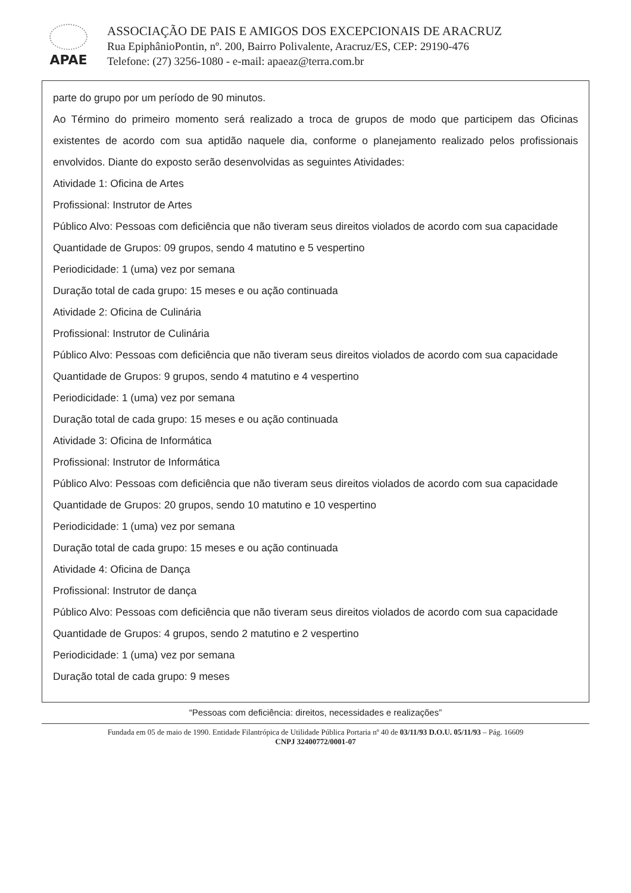APAE
ASSOCIAÇÃO DE PAIS E AMIGOS DOS EXCEPCIONAIS DE ARACRUZ
Rua EpiphânioPontin, nº. 200, Bairro Polivalente, Aracruz/ES, CEP: 29190-476
Telefone: (27) 3256-1080 - e-mail: apaeaz@terra.com.br
parte do grupo por um período de 90 minutos.
Ao Término do primeiro momento será realizado a troca de grupos de modo que participem das Oficinas existentes de acordo com sua aptidão naquele dia, conforme o planejamento realizado pelos profissionais envolvidos. Diante do exposto serão desenvolvidas as seguintes Atividades:
Atividade 1: Oficina de Artes
Profissional: Instrutor de Artes
Público Alvo: Pessoas com deficiência que não tiveram seus direitos violados de acordo com sua capacidade
Quantidade de Grupos: 09 grupos, sendo 4 matutino e 5 vespertino
Periodicidade: 1 (uma) vez por semana
Duração total de cada grupo: 15 meses e ou ação continuada
Atividade 2: Oficina de Culinária
Profissional: Instrutor de Culinária
Público Alvo: Pessoas com deficiência que não tiveram seus direitos violados de acordo com sua capacidade
Quantidade de Grupos: 9 grupos, sendo 4 matutino e 4 vespertino
Periodicidade: 1 (uma) vez por semana
Duração total de cada grupo: 15 meses e ou ação continuada
Atividade 3: Oficina de Informática
Profissional: Instrutor de Informática
Público Alvo: Pessoas com deficiência que não tiveram seus direitos violados de acordo com sua capacidade
Quantidade de Grupos: 20 grupos, sendo 10 matutino e 10 vespertino
Periodicidade: 1 (uma) vez por semana
Duração total de cada grupo: 15 meses e ou ação continuada
Atividade 4: Oficina de Dança
Profissional: Instrutor de dança
Público Alvo: Pessoas com deficiência que não tiveram seus direitos violados de acordo com sua capacidade
Quantidade de Grupos: 4 grupos, sendo 2 matutino e 2 vespertino
Periodicidade: 1 (uma) vez por semana
Duração total de cada grupo: 9 meses
“Pessoas com deficiência: direitos, necessidades e realizações”
Fundada em 05 de maio de 1990. Entidade Filantrópica de Utilidade Pública Portaria nº 40 de 03/11/93 D.O.U. 05/11/93 – Pág. 16609
CNPJ 32400772/0001-07